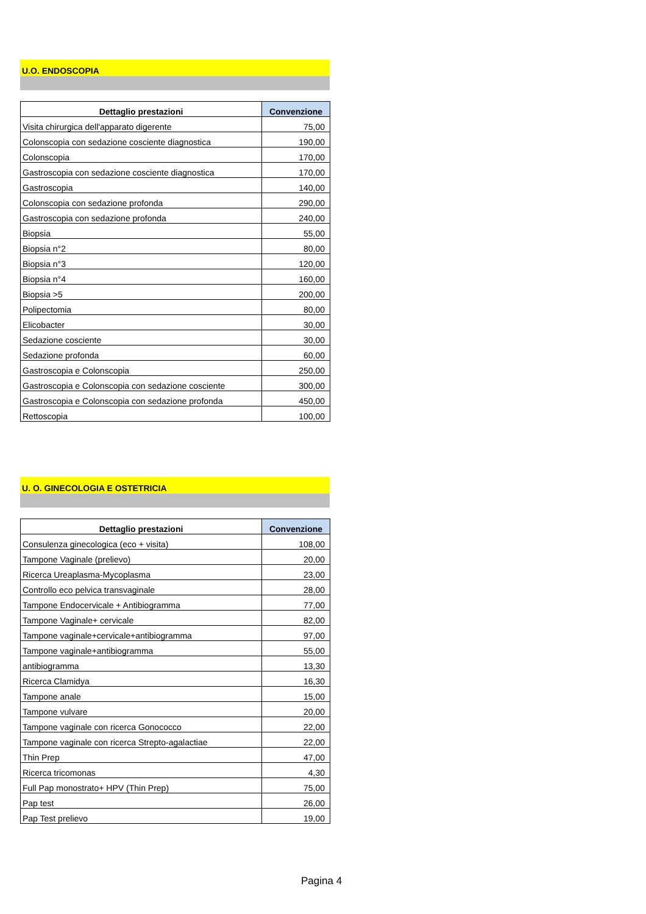U.O. ENDOSCOPIA
| Dettaglio prestazioni | Convenzione |
| --- | --- |
| Visita chirurgica dell'apparato digerente | 75,00 |
| Colonscopia con sedazione cosciente diagnostica | 190,00 |
| Colonscopia | 170,00 |
| Gastroscopia con sedazione cosciente diagnostica | 170,00 |
| Gastroscopia | 140,00 |
| Colonscopia con sedazione profonda | 290,00 |
| Gastroscopia con sedazione profonda | 240,00 |
| Biopsia | 55,00 |
| Biopsia n°2 | 80,00 |
| Biopsia n°3 | 120,00 |
| Biopsia n°4 | 160,00 |
| Biopsia >5 | 200,00 |
| Polipectomia | 80,00 |
| Elicobacter | 30,00 |
| Sedazione cosciente | 30,00 |
| Sedazione profonda | 60,00 |
| Gastroscopia e Colonscopia | 250,00 |
| Gastroscopia e Colonscopia con sedazione cosciente | 300,00 |
| Gastroscopia e Colonscopia con sedazione profonda | 450,00 |
| Rettoscopia | 100,00 |
U. O. GINECOLOGIA E OSTETRICIA
| Dettaglio prestazioni | Convenzione |
| --- | --- |
| Consulenza ginecologica (eco + visita) | 108,00 |
| Tampone Vaginale (prelievo) | 20,00 |
| Ricerca Ureaplasma-Mycoplasma | 23,00 |
| Controllo eco pelvica transvaginale | 28,00 |
| Tampone Endocervicale + Antibiogramma | 77,00 |
| Tampone Vaginale+ cervicale | 82,00 |
| Tampone vaginale+cervicale+antibiogramma | 97,00 |
| Tampone vaginale+antibiogramma | 55,00 |
| antibiogramma | 13,30 |
| Ricerca Clamidya | 16,30 |
| Tampone anale | 15,00 |
| Tampone vulvare | 20,00 |
| Tampone vaginale con ricerca Gonococco | 22,00 |
| Tampone vaginale con ricerca Strepto-agalactiae | 22,00 |
| Thin Prep | 47,00 |
| Ricerca tricomonas | 4,30 |
| Full Pap monostrato+ HPV (Thin Prep) | 75,00 |
| Pap test | 26,00 |
| Pap Test prelievo | 19,00 |
Pagina 4